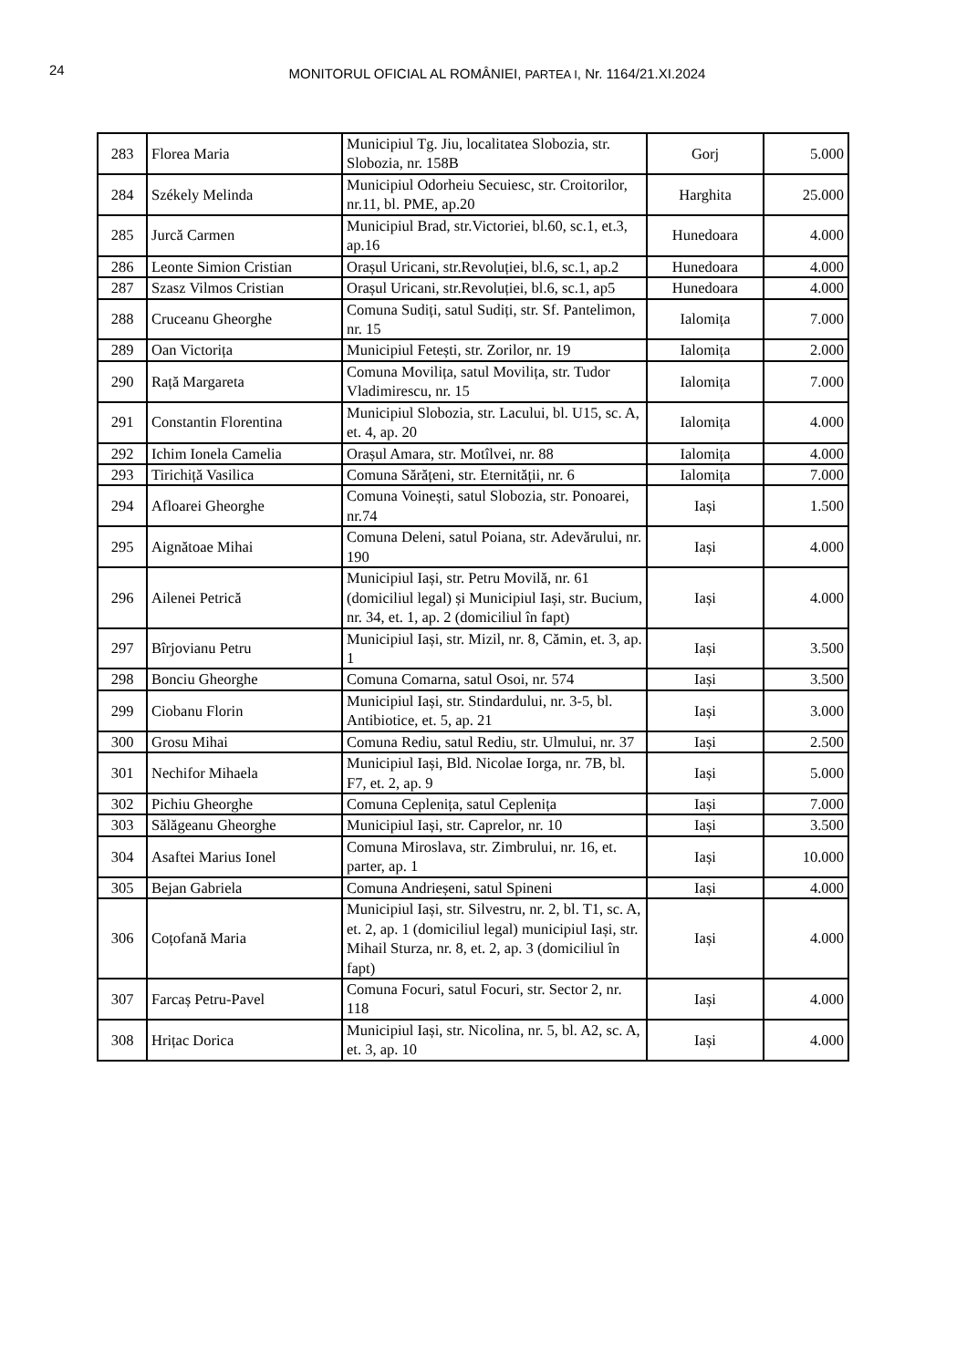24
MONITORUL OFICIAL AL ROMÂNIEI, PARTEA I, Nr. 1164/21.XI.2024
| 283 | Florea Maria | Municipiul Tg. Jiu, localitatea Slobozia, str. Slobozia, nr. 158B | Gorj | 5.000 |
| 284 | Székely Melinda | Municipiul Odorheiu Secuiesc, str. Croitorilor, nr.11, bl. PME, ap.20 | Harghita | 25.000 |
| 285 | Jurcă Carmen | Municipiul Brad, str.Victoriei, bl.60, sc.1, et.3, ap.16 | Hunedoara | 4.000 |
| 286 | Leonte Simion Cristian | Orașul Uricani, str.Revoluției, bl.6, sc.1, ap.2 | Hunedoara | 4.000 |
| 287 | Szasz Vilmos Cristian | Orașul Uricani, str.Revoluției, bl.6, sc.1, ap5 | Hunedoara | 4.000 |
| 288 | Cruceanu Gheorghe | Comuna Sudiți, satul Sudiți, str. Sf. Pantelimon, nr. 15 | Ialomița | 7.000 |
| 289 | Oan Victorița | Municipiul Fetești, str. Zorilor, nr. 19 | Ialomița | 2.000 |
| 290 | Rață Margareta | Comuna Movilița, satul Movilița, str. Tudor Vladimirescu, nr. 15 | Ialomița | 7.000 |
| 291 | Constantin Florentina | Municipiul Slobozia, str. Lacului, bl. U15, sc. A, et. 4, ap. 20 | Ialomița | 4.000 |
| 292 | Ichim Ionela Camelia | Orașul Amara, str. Motîlvei, nr. 88 | Ialomița | 4.000 |
| 293 | Tirichiță Vasilica | Comuna Sărățeni, str. Eternității, nr. 6 | Ialomița | 7.000 |
| 294 | Afloarei Gheorghe | Comuna Voinești, satul Slobozia, str. Ponoarei, nr.74 | Iași | 1.500 |
| 295 | Aignătoae Mihai | Comuna Deleni, satul Poiana, str. Adevărului, nr. 190 | Iași | 4.000 |
| 296 | Ailenei Petrică | Municipiul Iași, str. Petru Movilă, nr. 61 (domiciliul legal) și Municipiul Iași, str. Bucium, nr. 34, et. 1, ap. 2 (domiciliul în fapt) | Iași | 4.000 |
| 297 | Bîrjovianu Petru | Municipiul Iași, str. Mizil, nr. 8, Cămin, et. 3, ap. 1 | Iași | 3.500 |
| 298 | Bonciu Gheorghe | Comuna Comarna, satul Osoi, nr. 574 | Iași | 3.500 |
| 299 | Ciobanu Florin | Municipiul Iași, str. Stindardului, nr. 3-5, bl. Antibiotice, et. 5, ap. 21 | Iași | 3.000 |
| 300 | Grosu Mihai | Comuna Rediu, satul Rediu, str. Ulmului, nr. 37 | Iași | 2.500 |
| 301 | Nechifor Mihaela | Municipiul Iași, Bld. Nicolae Iorga, nr. 7B, bl. F7, et. 2, ap. 9 | Iași | 5.000 |
| 302 | Pichiu Gheorghe | Comuna Ceplenița, satul Ceplenița | Iași | 7.000 |
| 303 | Sălăgeanu Gheorghe | Municipiul Iași, str. Caprelor, nr. 10 | Iași | 3.500 |
| 304 | Asaftei Marius Ionel | Comuna Miroslava, str. Zimbrului, nr. 16, et. parter, ap. 1 | Iași | 10.000 |
| 305 | Bejan Gabriela | Comuna Andrieșeni, satul Spineni | Iași | 4.000 |
| 306 | Coțofană Maria | Municipiul Iași, str. Silvestru, nr. 2, bl. T1, sc. A, et. 2, ap. 1 (domiciliul legal) municipiul Iași, str. Mihail Sturza, nr. 8, et. 2, ap. 3 (domiciliul în fapt) | Iași | 4.000 |
| 307 | Farcaș Petru-Pavel | Comuna Focuri, satul Focuri, str. Sector 2, nr. 118 | Iași | 4.000 |
| 308 | Hrițac Dorica | Municipiul Iași, str. Nicolina, nr. 5, bl. A2, sc. A, et. 3, ap. 10 | Iași | 4.000 |